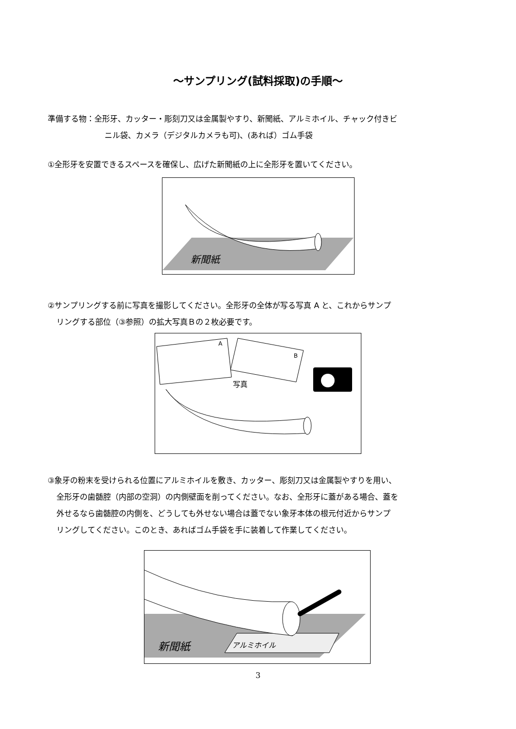～サンプリング(試料採取)の手順～
準備する物：全形牙、カッター・彫刻刀又は金属製やすり、新聞紙、アルミホイル、チャック付きビ
ニル袋、カメラ（デジタルカメラも可)、(あれば）ゴム手袋
①全形牙を安置できるスペースを確保し、広げた新聞紙の上に全形牙を置いてください。
新聞紙
②サンプリングする前に写真を撮影してください。全形牙の全体が写る写真 A と、これからサンプ
リングする部位（③参照）の拡大写真Ｂの２枚必要です。
A
B
写真
③象牙の粉末を受けられる位置にアルミホイルを敷き、カッター、彫刻刀又は金属製やすりを用い、
全形牙の歯髄腔（内部の空洞）の内側壁面を削ってください。なお、全形牙に蓋がある場合、蓋を
外せるなら歯髄腔の内側を、どうしても外せない場合は蓋でない象牙本体の根元付近からサンプ
リングしてください。このとき、あればゴム手袋を手に装着して作業してください。
新聞紙
アルミホイル
3